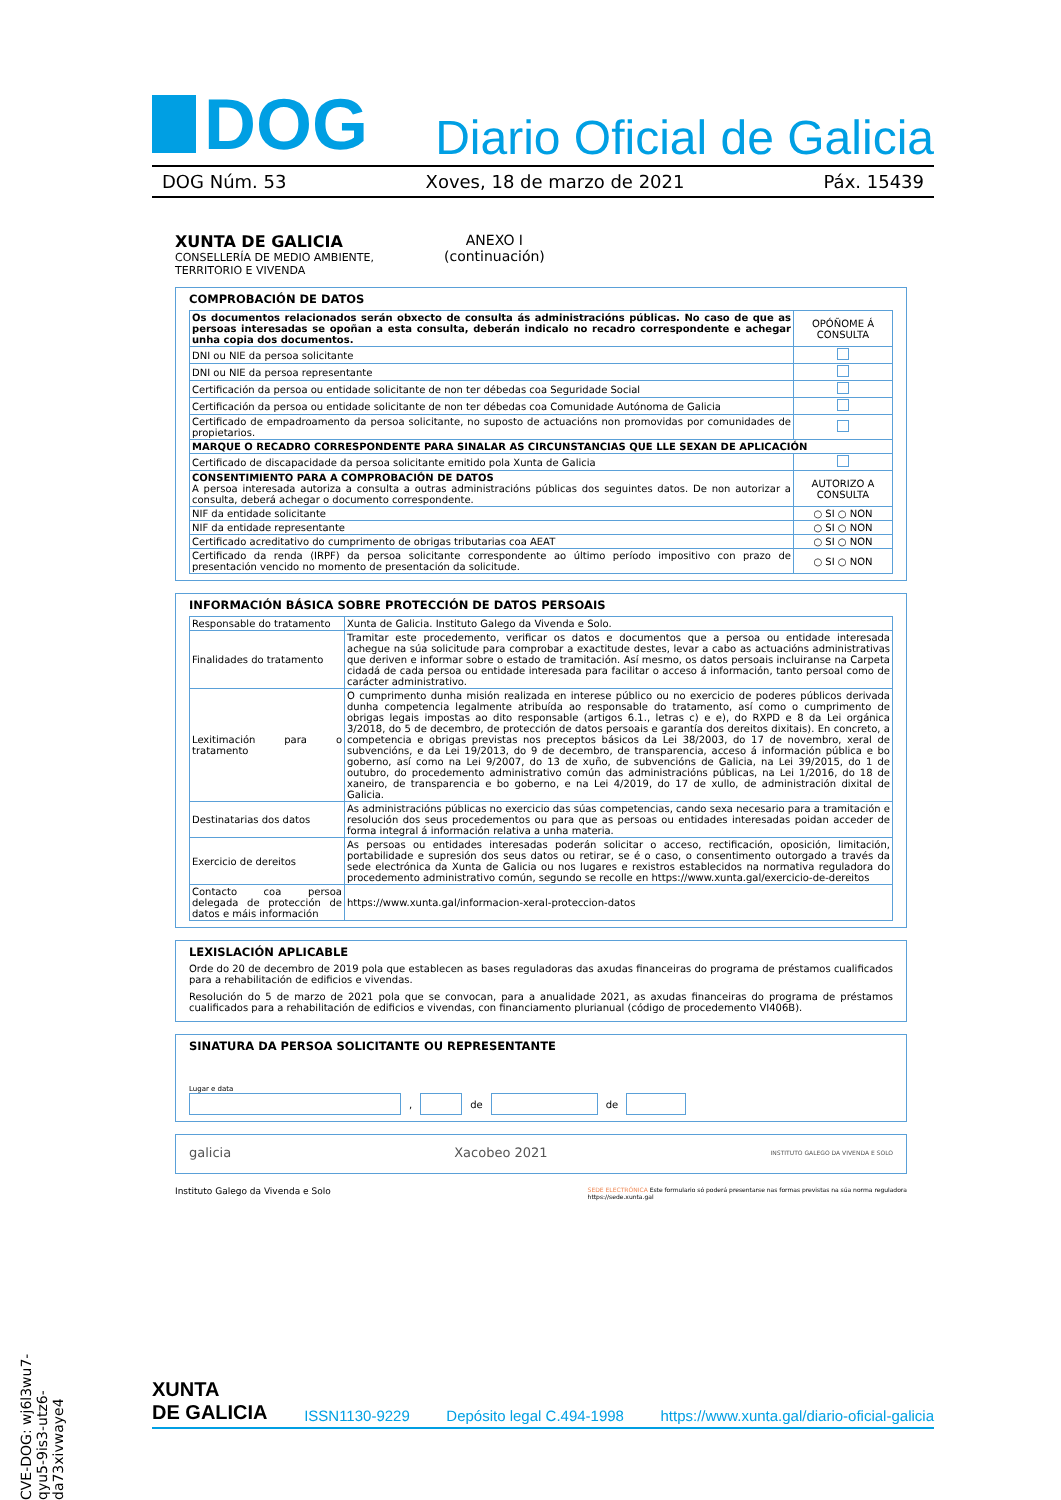DOG
Diario Oficial de Galicia
DOG Núm. 53 Xoves, 18 de marzo de 2021 Páx. 15439
XUNTA DE GALICIA
CONSELLERÍA DE MEDIO AMBIENTE,
TERRITORIO E VIVENDA
ANEXO I
(continuación)
COMPROBACIÓN DE DATOS
| Os documentos relacionados serán obxecto de consulta ás administracións públicas. No caso de que as persoas interesadas se opoñan a esta consulta, deberán indicalo no recadro correspondente e achegar unha copia dos documentos. | OPÓÑOME Á CONSULTA |
| DNI ou NIE da persoa solicitante | |
| DNI ou NIE da persoa representante | |
| Certificación da persoa ou entidade solicitante de non ter débedas coa Seguridade Social | |
| Certificación da persoa ou entidade solicitante de non ter débedas coa Comunidade Autónoma de Galicia | |
| Certificado de empadroamento da persoa solicitante, no suposto de actuacións non promovidas por comunidades de propietarios. | |
| MARQUE O RECADRO CORRESPONDENTE PARA SINALAR AS CIRCUNSTANCIAS QUE LLE SEXAN DE APLICACIÓN | |
| Certificado de discapacidade da persoa solicitante emitido pola Xunta de Galicia | |
| CONSENTIMIENTO PARA A COMPROBACIÓN DE DATOS A persoa interesada autoriza a consulta a outras administracións públicas dos seguintes datos. De non autorizar a consulta, deberá achegar o documento correspondente. | AUTORIZO A CONSULTA |
| NIF da entidade solicitante | ○ SI ○ NON |
| NIF da entidade representante | ○ SI ○ NON |
| Certificado acreditativo do cumprimento de obrigas tributarias coa AEAT | ○ SI ○ NON |
| Certificado da renda (IRPF) da persoa solicitante correspondente ao último período impositivo con prazo de presentación vencido no momento de presentación da solicitude. | ○ SI ○ NON |
INFORMACIÓN BÁSICA SOBRE PROTECCIÓN DE DATOS PERSOAIS
| Responsable do tratamento | Xunta de Galicia. Instituto Galego da Vivenda e Solo. |
| Finalidades do tratamento | Tramitar este procedemento, verificar os datos e documentos que a persoa ou entidade interesada achegue na súa solicitude para comprobar a exactitude destes, levar a cabo as actuacións administrativas que deriven e informar sobre o estado de tramitación. Así mesmo, os datos persoais incluiranse na Carpeta cidadá de cada persoa ou entidade interesada para facilitar o acceso á información, tanto persoal como de carácter administrativo. |
| Lexitimación para o tratamento | O cumprimento dunha misión realizada en interese público ou no exercicio de poderes públicos derivada dunha competencia legalmente atribuída ao responsable do tratamento, así como o cumprimento de obrigas legais impostas ao dito responsable (artigos 6.1., letras c) e e), do RXPD e 8 da Lei orgánica 3/2018, do 5 de decembro, de protección de datos persoais e garantía dos dereitos dixitais). En concreto, a competencia e obrigas previstas nos preceptos básicos da Lei 38/2003, do 17 de novembro, xeral de subvencións, e da Lei 19/2013, do 9 de decembro, de transparencia, acceso á información pública e bo goberno, así como na Lei 9/2007, do 13 de xuño, de subvencións de Galicia, na Lei 39/2015, do 1 de outubro, do procedemento administrativo común das administracións públicas, na Lei 1/2016, do 18 de xaneiro, de transparencia e bo goberno, e na Lei 4/2019, do 17 de xullo, de administración dixital de Galicia. |
| Destinatarias dos datos | As administracións públicas no exercicio das súas competencias, cando sexa necesario para a tramitación e resolución dos seus procedementos ou para que as persoas ou entidades interesadas poidan acceder de forma integral á información relativa a unha materia. |
| Exercicio de dereitos | As persoas ou entidades interesadas poderán solicitar o acceso, rectificación, oposición, limitación, portabilidade e supresión dos seus datos ou retirar, se é o caso, o consentimento outorgado a través da sede electrónica da Xunta de Galicia ou nos lugares e rexistros establecidos na normativa reguladora do procedemento administrativo común, segundo se recolle en https://www.xunta.gal/exercicio-de-dereitos |
| Contacto coa persoa delegada de protección de datos e máis información | https://www.xunta.gal/informacion-xeral-proteccion-datos |
LEXISLACIÓN APLICABLE
Orde do 20 de decembro de 2019 pola que establecen as bases reguladoras das axudas financeiras do programa de préstamos cualificados para a rehabilitación de edificios e vivendas.
Resolución do 5 de marzo de 2021 pola que se convocan, para a anualidade 2021, as axudas financeiras do programa de préstamos cualificados para a rehabilitación de edificios e vivendas, con financiamento plurianual (código de procedemento VI406B).
SINATURA DA PERSOA SOLICITANTE OU REPRESENTANTE
Lugar e data
, de de
galicia Xacobeo 2021 INSTITUTO GALEGO DA VIVENDA E SOLO
Instituto Galego da Vivenda e Solo SEDE ELECTRÓNICA Este formulario só poderá presentarse nas formas previstas na súa norma reguladora
https://sede.xunta.gal
CVE-DOG: wj6l3wu7-qyu5-9is3-utz6-da73xivwaye4
XUNTA
DE GALICIA ISSN1130-9229 Depósito legal C.494-1998 https://www.xunta.gal/diario-oficial-galicia